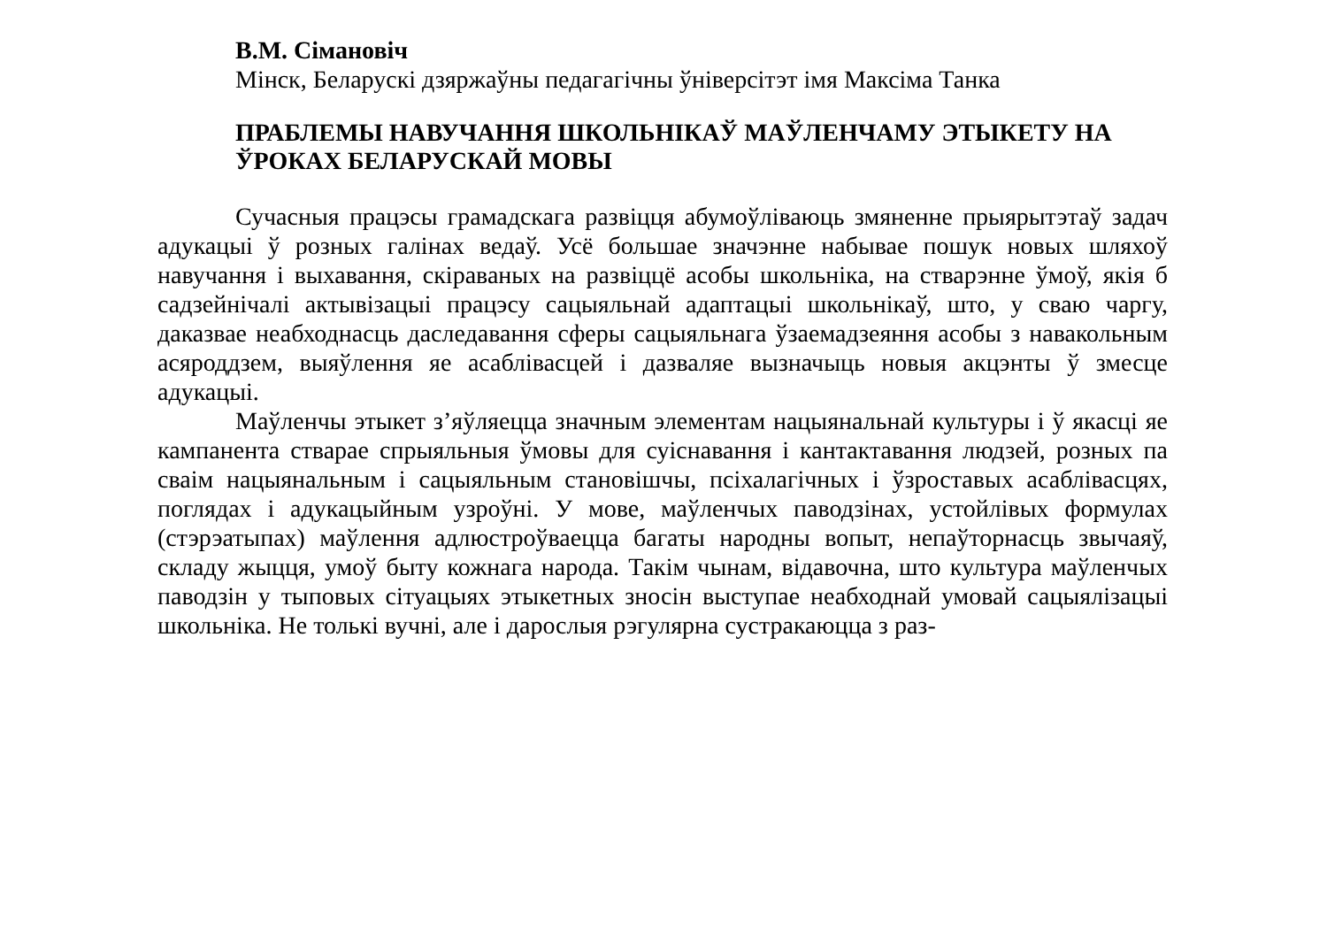В.М. Сімановіч
Мінск, Беларускі дзяржаўны педагагічны ўніверсітэт імя Максіма Танка
ПРАБЛЕМЫ НАВУЧАННЯ ШКОЛЬНІКАЎ МАЎЛЕНЧАМУ ЭТЫКЕТУ НА ЎРОКАХ БЕЛАРУСКАЙ МОВЫ
Сучасныя працэсы грамадскага развіцця абумоўліваюць змяненне прыярытэтаў задач адукацыі ў розных галінах ведаў. Усё большае значэнне набывае пошук новых шляхоў навучання і выхавання, скіраваных на развіццё асобы школьніка, на стварэнне ўмоў, якія б садзейнічалі актывізацыі працэсу сацыяльнай адаптацыі школьнікаў, што, у сваю чаргу, даказвае неабходнасць даследавання сферы сацыяльнага ўзаемадзеяння асобы з навакольным асяроддзем, выяўлення яе асаблівасцей і дазваляе вызначыць новыя акцэнты ў змесце адукацыі.
Маўленчы этыкет з’яўляецца значным элементам нацыянальнай культуры і ў якасці яе кампанента стварае спрыяльныя ўмовы для суіснавання і кантактавання людзей, розных па сваім нацыянальным і сацыяльным становішчы, псіхалагічных і ўзроставых асаблівасцях, поглядах і адукацыйным узроўні. У мове, маўленчых паводзінах, устойлівых формулах (стэрэатыпах) маўлення адлюстроўваецца багаты народны вопыт, непаўторнасць звычаяў, складу жыцця, умоў быту кожнага народа. Такім чынам, відавочна, што культура маўленчых паводзін у тыповых сітуацыях этыкетных зносін выступае неабходнай умовай сацыялізацыі школьніка. Не толькі вучні, але і дарослыя рэгулярна сустракаюцца з раз-